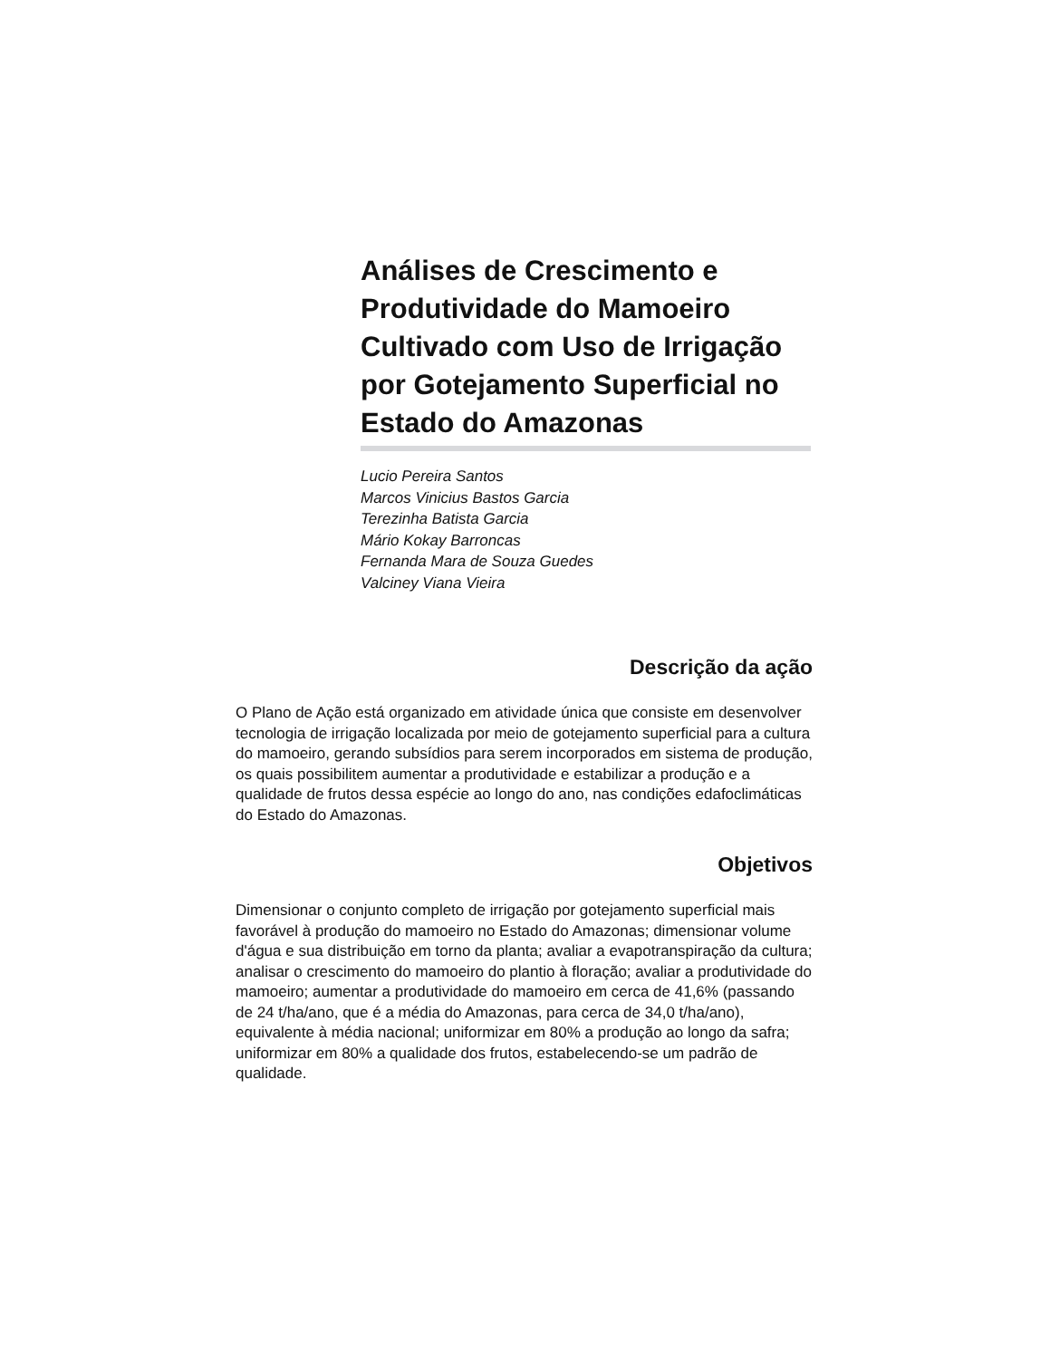Análises de Crescimento e Produtividade do Mamoeiro Cultivado com Uso de Irrigação por Gotejamento Superficial no Estado do Amazonas
Lucio Pereira Santos
Marcos Vinicius Bastos Garcia
Terezinha Batista Garcia
Mário Kokay Barroncas
Fernanda Mara de Souza Guedes
Valciney Viana Vieira
Descrição da ação
O Plano de Ação está organizado em atividade única que consiste em desenvolver tecnologia de irrigação localizada por meio de gotejamento superficial para a cultura do mamoeiro, gerando subsídios para serem incorporados em sistema de produção, os quais possibilitem aumentar a produtividade e estabilizar a produção e a qualidade de frutos dessa espécie ao longo do ano, nas condições edafoclimáticas do Estado do Amazonas.
Objetivos
Dimensionar o conjunto completo de irrigação por gotejamento superficial mais favorável à produção do mamoeiro no Estado do Amazonas; dimensionar volume d'água e sua distribuição em torno da planta; avaliar a evapotranspiração da cultura; analisar o crescimento do mamoeiro do plantio à floração; avaliar a produtividade do mamoeiro; aumentar a produtividade do mamoeiro em cerca de 41,6% (passando de 24 t/ha/ano, que é a média do Amazonas, para cerca de 34,0 t/ha/ano), equivalente à média nacional; uniformizar em 80% a produção ao longo da safra; uniformizar em 80% a qualidade dos frutos, estabelecendo-se um padrão de qualidade.